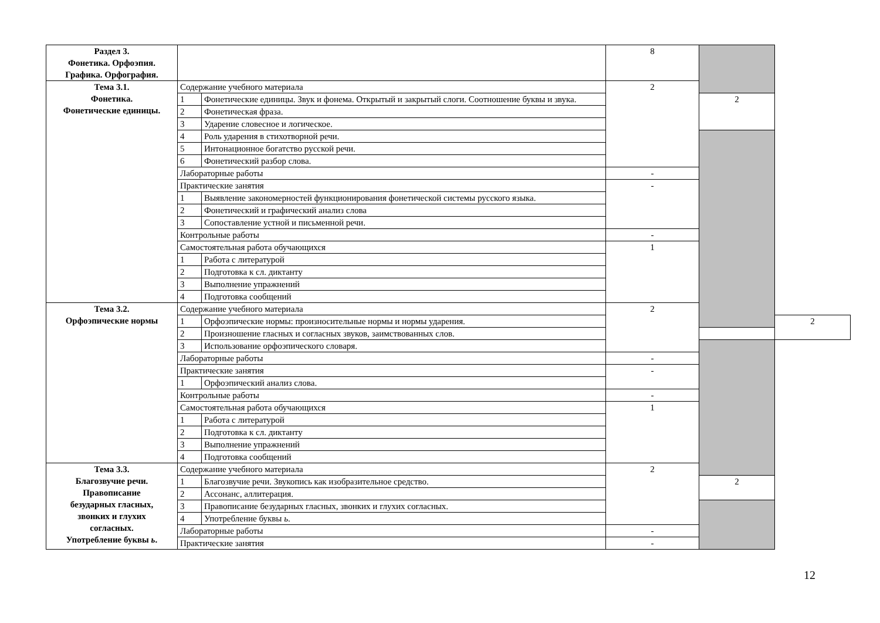| Раздел 3. Фонетика. Орфоэпия. Графика. Орфография. | | | 8 | | |
| Тема 3.1. Фонетика. Фонетические единицы. | Содержание учебного материала | | 2 | | |
| | 1 | Фонетические единицы. Звук и фонема. Открытый и закрытый слоги. Соотношение буквы и звука. | | 2 | |
| | 2 | Фонетическая фраза. | | | |
| | 3 | Ударение словесное и логическое. | | | |
| | 4 | Роль ударения в стихотворной речи. | | | |
| | 5 | Интонационное богатство русской речи. | | | |
| | 6 | Фонетический разбор слова. | | | |
| | Лабораторные работы | | - | | |
| | Практические занятия | | - | | |
| | 1 | Выявление закономерностей функционирования фонетической системы русского языка. | | | |
| | 2 | Фонетический и графический анализ слова | | | |
| | 3 | Сопоставление устной и письменной речи. | | | |
| | Контрольные работы | | - | | |
| | Самостоятельная работа обучающихся | | 1 | | |
| | 1 | Работа с литературой | | | |
| | 2 | Подготовка к сл. диктанту | | | |
| | 3 | Выполнение упражнений | | | |
| | 4 | Подготовка сообщений | | | |
| Тема 3.2. Орфоэпические нормы | Содержание учебного материала | | 2 | | |
| | 1 | Орфоэпические нормы: произносительные нормы и нормы ударения. | | | 2 |
| | 2 | Произношение гласных и согласных звуков, заимствованных слов. | | | |
| | 3 | Использование орфоэпического словаря. | | | |
| | Лабораторные работы | | - | | |
| | Практические занятия | | - | | |
| | 1 | Орфоэпический анализ слова. | | | |
| | Контрольные работы | | - | | |
| | Самостоятельная работа обучающихся | | 1 | | |
| | 1 | Работа с литературой | | | |
| | 2 | Подготовка к сл. диктанту | | | |
| | 3 | Выполнение упражнений | | | |
| | 4 | Подготовка сообщений | | | |
| Тема 3.3. Благозвучие речи. Правописание безударных гласных, звонких и глухих согласных. Употребление буквы ь . | Содержание учебного материала | | 2 | | |
| | 1 | Благозвучие речи. Звукопись как изобразительное средство. | | 2 | |
| | 2 | Ассонанс, аллитерация. | | | |
| | 3 | Правописание безударных гласных, звонких и глухих согласных. | | | |
| | 4 | Употребление буквы ь . | | | |
| | Лабораторные работы | | - | | |
| | Практические занятия | | - | | |
12